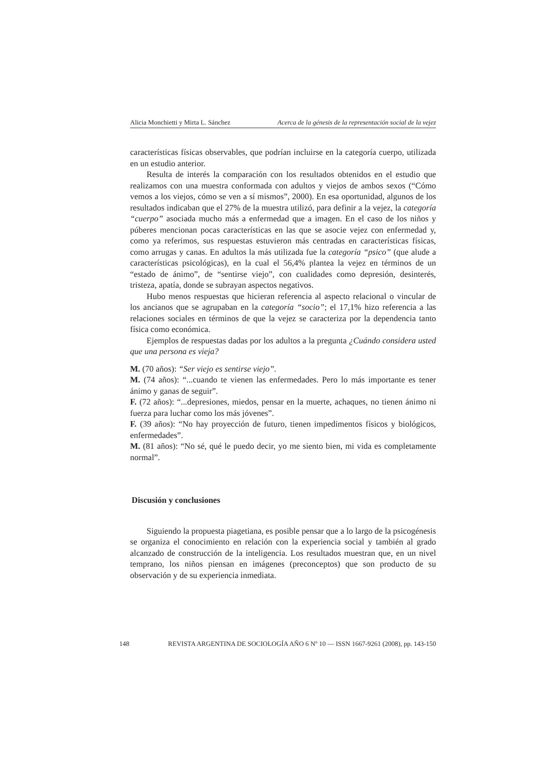Alicia Monchietti y Mirta L. Sánchez Acerca de la génesis de la representación social de la vejez
características físicas observables, que podrían incluirse en la categoría cuerpo, utilizada en un estudio anterior.
Resulta de interés la comparación con los resultados obtenidos en el estudio que realizamos con una muestra conformada con adultos y viejos de ambos sexos (“Cómo vemos a los viejos, cómo se ven a sí mismos”, 2000). En esa oportunidad, algunos de los resultados indicaban que el 27% de la muestra utilizó, para definir a la vejez, la categoría “cuerpo” asociada mucho más a enfermedad que a imagen. En el caso de los niños y púberes mencionan pocas características en las que se asocie vejez con enfermedad y, como ya referimos, sus respuestas estuvieron más centradas en características físicas, como arrugas y canas. En adultos la más utilizada fue la categoría “psico” (que alude a características psicológicas), en la cual el 56,4% plantea la vejez en términos de un “estado de ánimo”, de “sentirse viejo”, con cualidades como depresión, desinterés, tristeza, apatía, donde se subrayan aspectos negativos.
Hubo menos respuestas que hicieran referencia al aspecto relacional o vincular de los ancianos que se agrupaban en la categoría “socio”; el 17,1% hizo referencia a las relaciones sociales en términos de que la vejez se caracteriza por la dependencia tanto física como económica.
Ejemplos de respuestas dadas por los adultos a la pregunta ¿Cuándo considera usted que una persona es vieja?
M. (70 años): “Ser viejo es sentirse viejo”.
M. (74 años): “...cuando te vienen las enfermedades. Pero lo más importante es tener ánimo y ganas de seguir”.
F. (72 años): “...depresiones, miedos, pensar en la muerte, achaques, no tienen ánimo ni fuerza para luchar como los más jóvenes”.
F. (39 años): “No hay proyección de futuro, tienen impedimentos físicos y biológicos, enfermedades”.
M. (81 años): “No sé, qué le puedo decir, yo me siento bien, mi vida es completamente normal”.
Discusión y conclusiones
Siguiendo la propuesta piagetiana, es posible pensar que a lo largo de la psicogénesis se organiza el conocimiento en relación con la experiencia social y también al grado alcanzado de construcción de la inteligencia. Los resultados muestran que, en un nivel temprano, los niños piensan en imágenes (preconceptos) que son producto de su observación y de su experiencia inmediata.
148 REVISTA ARGENTINA DE SOCIOLOGÍA AÑO 6 Nº 10 — ISSN 1667-9261 (2008), pp. 143-150